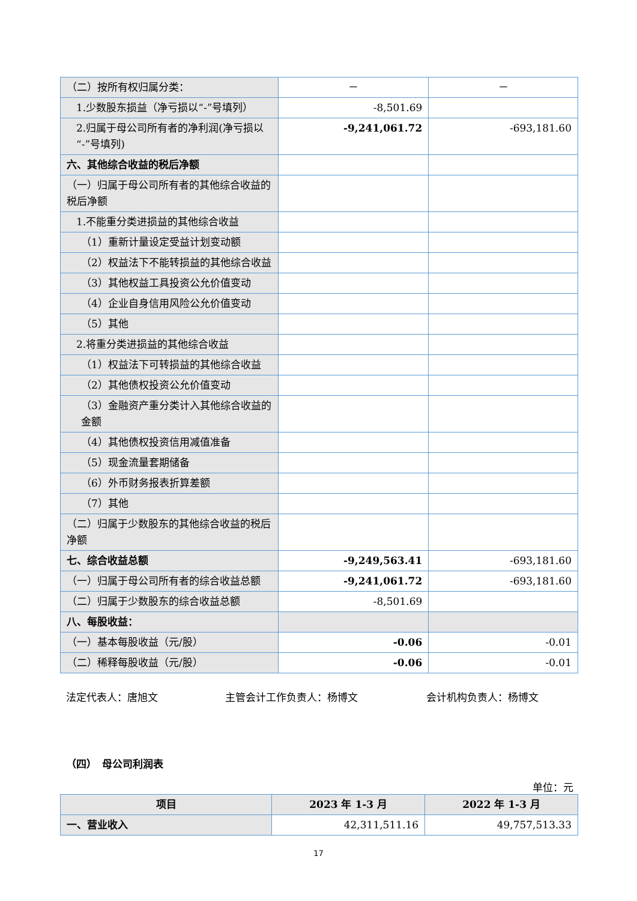| （二）按所有权归属分类： | － | － |
| 1.少数股东损益（净亏损以“-”号填列） | -8,501.69 | |
| 2.归属于母公司所有者的净利润(净亏损以“-”号填列) | -9,241,061.72 | -693,181.60 |
| 六、其他综合收益的税后净额 | | |
| （一）归属于母公司所有者的其他综合收益的税后净额 | | |
| 1.不能重分类进损益的其他综合收益 | | |
| （1）重新计量设定受益计划变动额 | | |
| （2）权益法下不能转损益的其他综合收益 | | |
| （3）其他权益工具投资公允价值变动 | | |
| （4）企业自身信用风险公允价值变动 | | |
| （5）其他 | | |
| 2.将重分类进损益的其他综合收益 | | |
| （1）权益法下可转损益的其他综合收益 | | |
| （2）其他债权投资公允价值变动 | | |
| （3）金融资产重分类计入其他综合收益的金额 | | |
| （4）其他债权投资信用减值准备 | | |
| （5）现金流量套期储备 | | |
| （6）外币财务报表折算差额 | | |
| （7）其他 | | |
| （二）归属于少数股东的其他综合收益的税后净额 | | |
| 七、综合收益总额 | -9,249,563.41 | -693,181.60 |
| （一）归属于母公司所有者的综合收益总额 | -9,241,061.72 | -693,181.60 |
| （二）归属于少数股东的综合收益总额 | -8,501.69 | |
| 八、每股收益： | | |
| （一）基本每股收益（元/股） | -0.06 | -0.01 |
| （二）稀释每股收益（元/股） | -0.06 | -0.01 |
法定代表人：唐旭文 主管会计工作负责人：杨博文 会计机构负责人：杨博文
（四）　母公司利润表
单位：元
| 项目 | 2023 年 1-3 月 | 2022 年 1-3 月 |
| --- | --- | --- |
| 一、营业收入 | 42,311,511.16 | 49,757,513.33 |
17